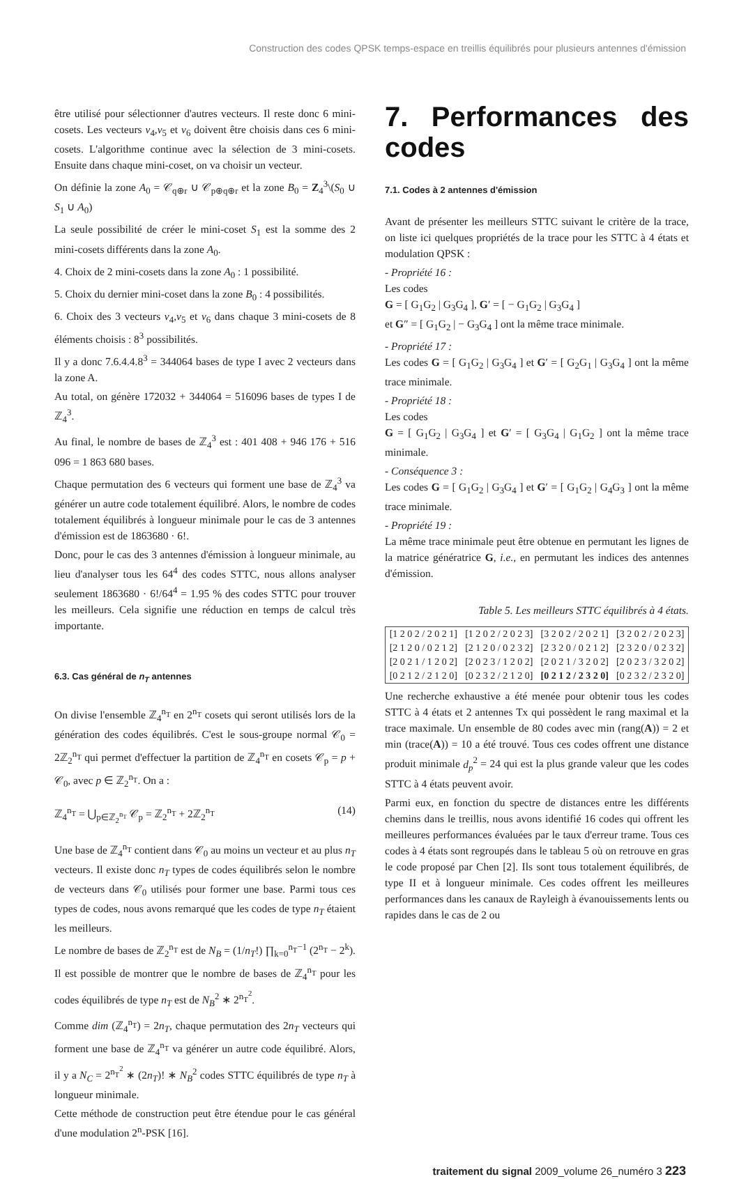Construction des codes QPSK temps-espace en treillis équilibrés pour plusieurs antennes d'émission
être utilisé pour sélectionner d'autres vecteurs. Il reste donc 6 mini-cosets. Les vecteurs v<sub>4</sub>,v<sub>5</sub> et v<sub>6</sub> doivent être choisis dans ces 6 mini-cosets. L'algorithme continue avec la sélection de 3 mini-cosets. Ensuite dans chaque mini-coset, on va choisir un vecteur.
On définie la zone A<sub>0</sub> = 𝒞<sub>q⊕r</sub> ∪ 𝒞<sub>p⊕q⊕r</sub> et la zone B<sub>0</sub> = Z<sub>4</sub><sup>3</sup>\(S<sub>0</sub> ∪ S<sub>1</sub> ∪ A<sub>0</sub>)
La seule possibilité de créer le mini-coset S<sub>1</sub> est la somme des 2 mini-cosets différents dans la zone A<sub>0</sub>.
4. Choix de 2 mini-cosets dans la zone A<sub>0</sub> : 1 possibilité.
5. Choix du dernier mini-coset dans la zone B<sub>0</sub> : 4 possibilités.
6. Choix des 3 vecteurs v<sub>4</sub>,v<sub>5</sub> et v<sub>6</sub> dans chaque 3 mini-cosets de 8 éléments choisis : 8<sup>3</sup> possibilités.
Il y a donc 7.6.4.4.8<sup>3</sup> = 344064 bases de type I avec 2 vecteurs dans la zone A.
Au total, on génère 172032 + 344064 = 516096 bases de types I de ℤ<sub>4</sub><sup>3</sup>.
Au final, le nombre de bases de ℤ<sub>4</sub><sup>3</sup> est : 401 408 + 946 176 + 516 096 = 1 863 680 bases.
Chaque permutation des 6 vecteurs qui forment une base de ℤ<sub>4</sub><sup>3</sup> va générer un autre code totalement équilibré. Alors, le nombre de codes totalement équilibrés à longueur minimale pour le cas de 3 antennes d'émission est de 1863680 · 6!.
Donc, pour le cas des 3 antennes d'émission à longueur minimale, au lieu d'analyser tous les 64<sup>4</sup> des codes STTC, nous allons analyser seulement 1863680 · 6!/64<sup>4</sup> = 1.95 % des codes STTC pour trouver les meilleurs. Cela signifie une réduction en temps de calcul très importante.
6.3. Cas général de n<sub>T</sub> antennes
On divise l'ensemble ℤ<sub>4</sub><sup>n<sub>T</sub></sup> en 2<sup>n<sub>T</sub></sup> cosets qui seront utilisés lors de la génération des codes équilibrés. C'est le sous-groupe normal 𝒞<sub>0</sub> = 2ℤ<sub>2</sub><sup>n<sub>T</sub></sup> qui permet d'effectuer la partition de ℤ<sub>4</sub><sup>n<sub>T</sub></sup> en cosets 𝒞<sub>p</sub> = p + 𝒞<sub>0</sub>, avec p ∈ ℤ<sub>2</sub><sup>n<sub>T</sub></sup>. On a :
ℤ<sub>4</sub><sup>n<sub>T</sub></sup> = ⋃<sub>p∈ℤ<sub>2</sub><sup>n<sub>T</sub></sup></sub> 𝒞<sub>p</sub> = ℤ<sub>2</sub><sup>n<sub>T</sub></sup> + 2ℤ<sub>2</sub><sup>n<sub>T</sub></sup> (14)
Une base de ℤ<sub>4</sub><sup>n<sub>T</sub></sup> contient dans 𝒞<sub>0</sub> au moins un vecteur et au plus n<sub>T</sub> vecteurs. Il existe donc n<sub>T</sub> types de codes équilibrés selon le nombre de vecteurs dans 𝒞<sub>0</sub> utilisés pour former une base. Parmi tous ces types de codes, nous avons remarqué que les codes de type n<sub>T</sub> étaient les meilleurs.
Le nombre de bases de ℤ<sub>2</sub><sup>n<sub>T</sub></sup> est de N<sub>B</sub> = (1/n<sub>T</sub>!) ∏<sub>k=0</sub><sup>n<sub>T</sub>−1</sup> (2<sup>n<sub>T</sub></sup> − 2<sup>k</sup>). Il est possible de montrer que le nombre de bases de ℤ<sub>4</sub><sup>n<sub>T</sub></sup> pour les codes équilibrés de type n<sub>T</sub> est de N<sub>B</sub><sup>2</sup> ∗ 2<sup>n<sub>T</sub><sup>2</sup></sup>.
Comme dim (ℤ<sub>4</sub><sup>n<sub>T</sub></sup>) = 2n<sub>T</sub>, chaque permutation des 2n<sub>T</sub> vecteurs qui forment une base de ℤ<sub>4</sub><sup>n<sub>T</sub></sup> va générer un autre code équilibré. Alors, il y a N<sub>C</sub> = 2<sup>n<sub>T</sub><sup>2</sup></sup> ∗ (2n<sub>T</sub>)! ∗ N<sub>B</sub><sup>2</sup> codes STTC équilibrés de type n<sub>T</sub> à longueur minimale.
Cette méthode de construction peut être étendue pour le cas général d'une modulation 2<sup>n</sup>-PSK [16].
7. Performances des codes
7.1. Codes à 2 antennes d'émission
Avant de présenter les meilleurs STTC suivant le critère de la trace, on liste ici quelques propriétés de la trace pour les STTC à 4 états et modulation QPSK :
- Propriété 16 :
Les codes
G = [ G<sub>1</sub>G<sub>2</sub> | G<sub>3</sub>G<sub>4</sub> ], G′ = [ − G<sub>1</sub>G<sub>2</sub> | G<sub>3</sub>G<sub>4</sub> ]
et G″ = [ G<sub>1</sub>G<sub>2</sub> | − G<sub>3</sub>G<sub>4</sub> ] ont la même trace minimale.
- Propriété 17 :
Les codes G = [ G<sub>1</sub>G<sub>2</sub> | G<sub>3</sub>G<sub>4</sub> ] et G′ = [ G<sub>2</sub>G<sub>1</sub> | G<sub>3</sub>G<sub>4</sub> ] ont la même trace minimale.
- Propriété 18 :
Les codes
G = [ G<sub>1</sub>G<sub>2</sub> | G<sub>3</sub>G<sub>4</sub> ] et G′ = [ G<sub>3</sub>G<sub>4</sub> | G<sub>1</sub>G<sub>2</sub> ] ont la même trace minimale.
- Conséquence 3 :
Les codes G = [ G<sub>1</sub>G<sub>2</sub> | G<sub>3</sub>G<sub>4</sub> ] et G′ = [ G<sub>1</sub>G<sub>2</sub> | G<sub>4</sub>G<sub>3</sub> ] ont la même trace minimale.
- Propriété 19 :
La même trace minimale peut être obtenue en permutant les lignes de la matrice génératrice G, i.e., en permutant les indices des antennes d'émission.
Table 5. Les meilleurs STTC équilibrés à 4 états.
| [1 2 0 2 / 2 0 2 1] | [1 2 0 2 / 2 0 2 3] | [3 2 0 2 / 2 0 2 1] | [3 2 0 2 / 2 0 2 3] |
| [2 1 2 0 / 0 2 1 2] | [2 1 2 0 / 0 2 3 2] | [2 3 2 0 / 0 2 1 2] | [2 3 2 0 / 0 2 3 2] |
| [2 0 2 1 / 1 2 0 2] | [2 0 2 3 / 1 2 0 2] | [2 0 2 1 / 3 2 0 2] | [2 0 2 3 / 3 2 0 2] |
| [0 2 1 2 / 2 1 2 0] | [0 2 3 2 / 2 1 2 0] | [0 2 1 2 / 2 3 2 0] | [0 2 3 2 / 2 3 2 0] |
Une recherche exhaustive a été menée pour obtenir tous les codes STTC à 4 états et 2 antennes Tx qui possèdent le rang maximal et la trace maximale. Un ensemble de 80 codes avec min (rang(A)) = 2 et min (trace(A)) = 10 a été trouvé. Tous ces codes offrent une distance produit minimale d<sub>p</sub><sup>2</sup> = 24 qui est la plus grande valeur que les codes STTC à 4 états peuvent avoir.
Parmi eux, en fonction du spectre de distances entre les différents chemins dans le treillis, nous avons identifié 16 codes qui offrent les meilleures performances évaluées par le taux d'erreur trame. Tous ces codes à 4 états sont regroupés dans le tableau 5 où on retrouve en gras le code proposé par Chen [2]. Ils sont tous totalement équilibrés, de type II et à longueur minimale. Ces codes offrent les meilleures performances dans les canaux de Rayleigh à évanouissements lents ou rapides dans le cas de 2 ou
traitement du signal 2009_volume 26_numéro 3 223